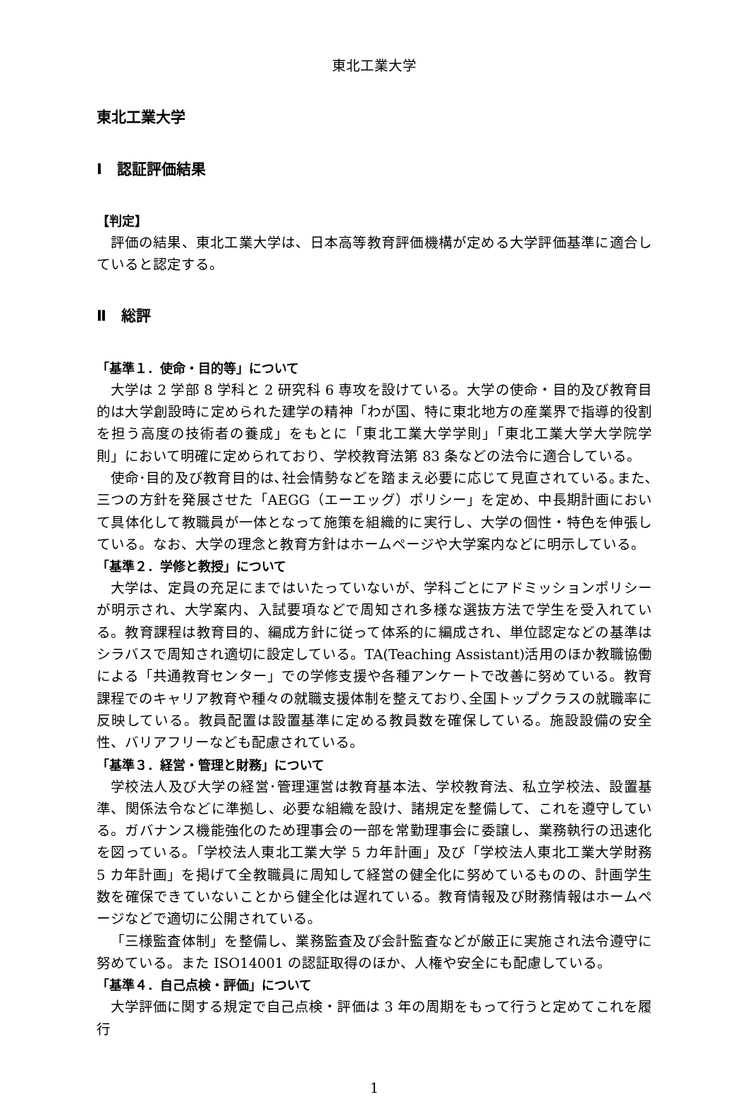東北工業大学
東北工業大学
Ⅰ　認証評価結果
【判定】
評価の結果、東北工業大学は、日本高等教育評価機構が定める大学評価基準に適合していると認定する。
Ⅱ　総評
「基準１．使命・目的等」について
大学は 2 学部 8 学科と 2 研究科 6 専攻を設けている。大学の使命・目的及び教育目的は大学創設時に定められた建学の精神「わが国、特に東北地方の産業界で指導的役割を担う高度の技術者の養成」をもとに「東北工業大学学則」「東北工業大学大学院学則」において明確に定められており、学校教育法第 83 条などの法令に適合している。
使命･目的及び教育目的は､社会情勢などを踏まえ必要に応じて見直されている｡また､三つの方針を発展させた「AEGG（エーエッグ）ポリシー」を定め、中長期計画において具体化して教職員が一体となって施策を組織的に実行し、大学の個性・特色を伸張している。なお、大学の理念と教育方針はホームページや大学案内などに明示している。
「基準２．学修と教授」について
大学は、定員の充足にまではいたっていないが、学科ごとにアドミッションポリシーが明示され、大学案内、入試要項などで周知され多様な選抜方法で学生を受入れている。教育課程は教育目的、編成方針に従って体系的に編成され、単位認定などの基準はシラバスで周知され適切に設定している。TA(Teaching Assistant)活用のほか教職協働による「共通教育センター」での学修支援や各種アンケートで改善に努めている。教育課程でのキャリア教育や種々の就職支援体制を整えており､全国トップクラスの就職率に反映している。教員配置は設置基準に定める教員数を確保している。施設設備の安全性、バリアフリーなども配慮されている。
「基準３．経営・管理と財務」について
学校法人及び大学の経営･管理運営は教育基本法、学校教育法、私立学校法、設置基準、関係法令などに準拠し、必要な組織を設け、諸規定を整備して、これを遵守している。ガバナンス機能強化のため理事会の一部を常勤理事会に委譲し、業務執行の迅速化を図っている。「学校法人東北工業大学 5 カ年計画」及び「学校法人東北工業大学財務 5 カ年計画」を掲げて全教職員に周知して経営の健全化に努めているものの、計画学生数を確保できていないことから健全化は遅れている。教育情報及び財務情報はホームページなどで適切に公開されている。
「三様監査体制」を整備し、業務監査及び会計監査などが厳正に実施され法令遵守に努めている。また ISO14001 の認証取得のほか、人権や安全にも配慮している。
「基準４．自己点検・評価」について
大学評価に関する規定で自己点検・評価は 3 年の周期をもって行うと定めてこれを履行
1